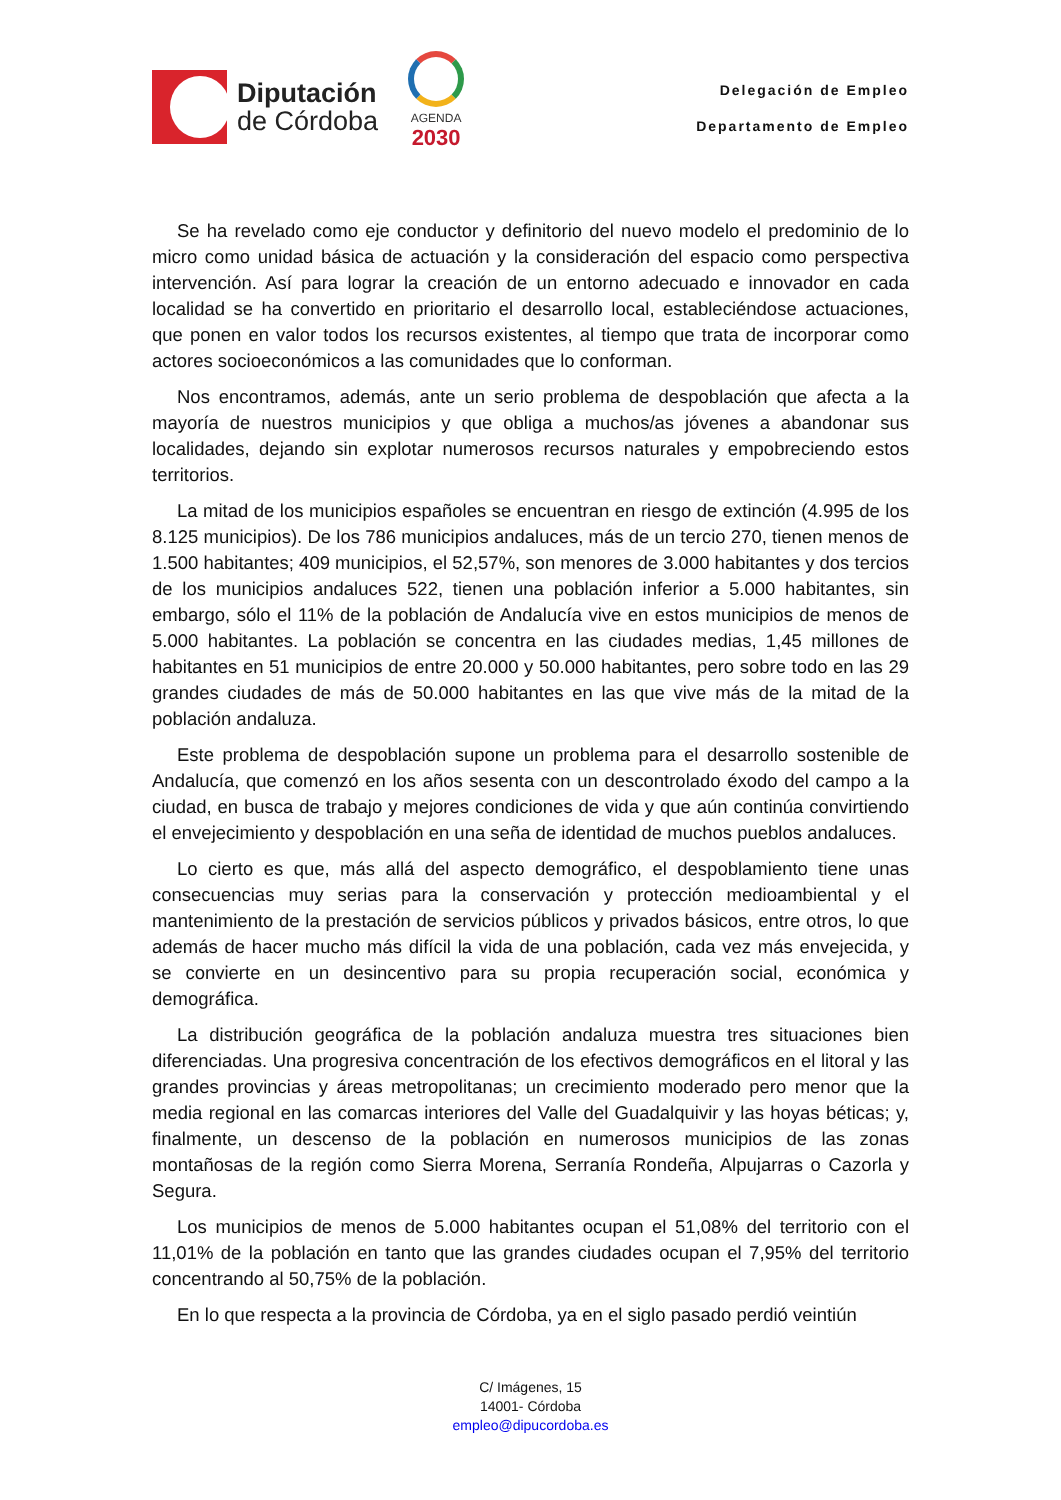Diputación
de Córdoba
AGENDA
2030
Delegación de Empleo
Departamento de Empleo
Se ha revelado como eje conductor y definitorio del nuevo modelo el predominio de lo micro como unidad básica de actuación y la consideración del espacio como perspectiva intervención. Así para lograr la creación de un entorno adecuado e innovador en cada localidad se ha convertido en prioritario el desarrollo local, estableciéndose actuaciones, que ponen en valor todos los recursos existentes, al tiempo que trata de incorporar como actores socioeconómicos a las comunidades que lo conforman.
Nos encontramos, además, ante un serio problema de despoblación que afecta a la mayoría de nuestros municipios y que obliga a muchos/as jóvenes a abandonar sus localidades, dejando sin explotar numerosos recursos naturales y empobreciendo estos territorios.
La mitad de los municipios españoles se encuentran en riesgo de extinción (4.995 de los 8.125 municipios). De los 786 municipios andaluces, más de un tercio 270, tienen menos de 1.500 habitantes; 409 municipios, el 52,57%, son menores de 3.000 habitantes y dos tercios de los municipios andaluces 522, tienen una población inferior a 5.000 habitantes, sin embargo, sólo el 11% de la población de Andalucía vive en estos municipios de menos de 5.000 habitantes. La población se concentra en las ciudades medias, 1,45 millones de habitantes en 51 municipios de entre 20.000 y 50.000 habitantes, pero sobre todo en las 29 grandes ciudades de más de 50.000 habitantes en las que vive más de la mitad de la población andaluza.
Este problema de despoblación supone un problema para el desarrollo sostenible de Andalucía, que comenzó en los años sesenta con un descontrolado éxodo del campo a la ciudad, en busca de trabajo y mejores condiciones de vida y que aún continúa convirtiendo el envejecimiento y despoblación en una seña de identidad de muchos pueblos andaluces.
Lo cierto es que, más allá del aspecto demográfico, el despoblamiento tiene unas consecuencias muy serias para la conservación y protección medioambiental y el mantenimiento de la prestación de servicios públicos y privados básicos, entre otros, lo que además de hacer mucho más difícil la vida de una población, cada vez más envejecida, y se convierte en un desincentivo para su propia recuperación social, económica y demográfica.
La distribución geográfica de la población andaluza muestra tres situaciones bien diferenciadas. Una progresiva concentración de los efectivos demográficos en el litoral y las grandes provincias y áreas metropolitanas; un crecimiento moderado pero menor que la media regional en las comarcas interiores del Valle del Guadalquivir y las hoyas béticas; y, finalmente, un descenso de la población en numerosos municipios de las zonas montañosas de la región como Sierra Morena, Serranía Rondeña, Alpujarras o Cazorla y Segura.
Los municipios de menos de 5.000 habitantes ocupan el 51,08% del territorio con el 11,01% de la población en tanto que las grandes ciudades ocupan el 7,95% del territorio concentrando al 50,75% de la población.
En lo que respecta a la provincia de Córdoba, ya en el siglo pasado perdió veintiún
C/ Imágenes, 15
14001- Córdoba
empleo@dipucordoba.es